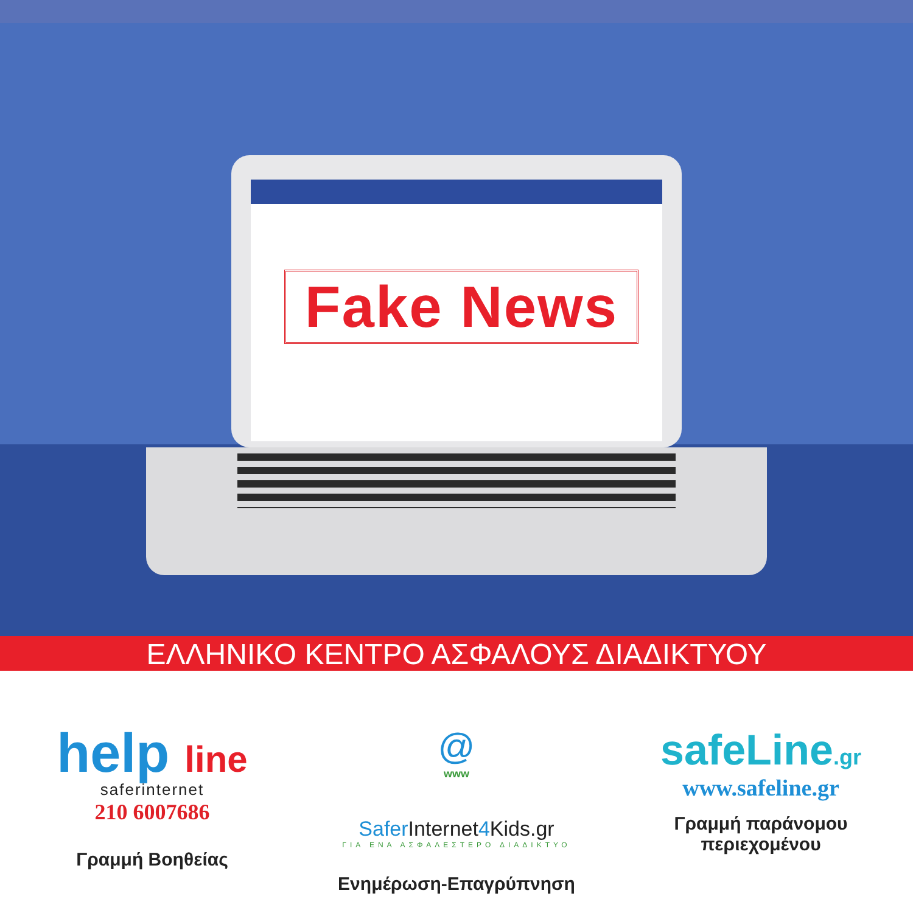Fake News
ΕΛΛΗΝΙΚΟ ΚΕΝΤΡΟ ΑΣΦΑΛΟΥΣ ΔΙΑΔΙΚΤΥΟΥ
help line
saferinternet
210 6007686
Γραμμή Βοηθείας
@
www
Safer Internet4 Kids.gr
ΓΙΑ ΕΝΑ ΑΣΦΑΛΕΣΤΕΡΟ ΔΙΑΔΙΚΤΥΟ
Ενημέρωση-Επαγρύπνηση
safeLine.gr
www.safeline.gr
Γραμμή παράνομου
περιεχομένου